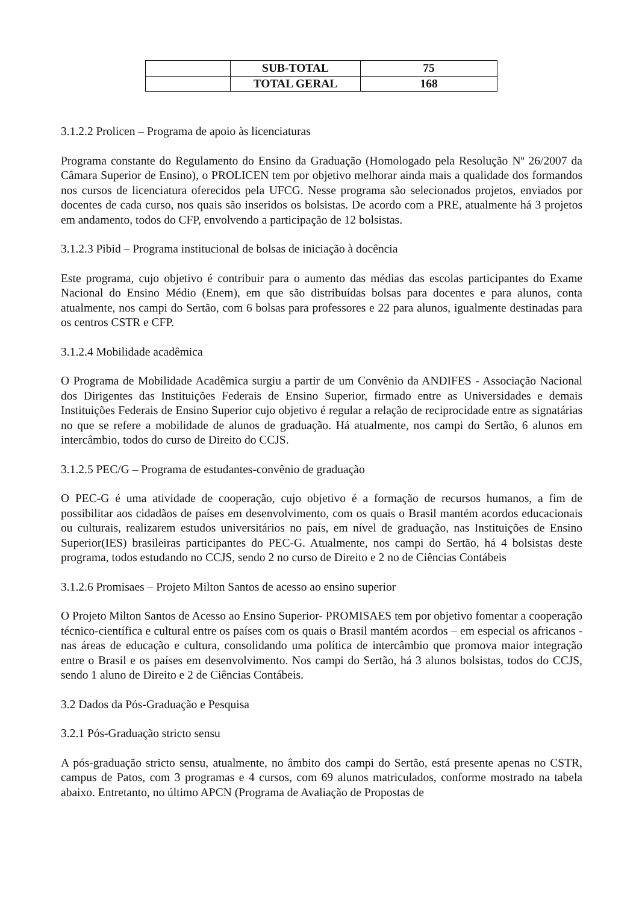| | SUB-TOTAL | 75 |
| | TOTAL GERAL | 168 |
3.1.2.2 Prolicen – Programa de apoio às licenciaturas
Programa constante do Regulamento do Ensino da Graduação (Homologado pela Resolução Nº 26/2007 da Câmara Superior de Ensino), o PROLICEN tem por objetivo melhorar ainda mais a qualidade dos formandos nos cursos de licenciatura oferecidos pela UFCG. Nesse programa são selecionados projetos, enviados por docentes de cada curso, nos quais são inseridos os bolsistas. De acordo com a PRE, atualmente há 3 projetos em andamento, todos do CFP, envolvendo a participação de 12 bolsistas.
3.1.2.3 Pibid – Programa institucional de bolsas de iniciação à docência
Este programa, cujo objetivo é contribuir para o aumento das médias das escolas participantes do Exame Nacional do Ensino Médio (Enem), em que são distribuídas bolsas para docentes e para alunos, conta atualmente, nos campi do Sertão, com 6 bolsas para professores e 22 para alunos, igualmente destinadas para os centros CSTR e CFP.
3.1.2.4 Mobilidade acadêmica
O Programa de Mobilidade Acadêmica surgiu a partir de um Convênio da ANDIFES - Associação Nacional dos Dirigentes das Instituições Federais de Ensino Superior, firmado entre as Universidades e demais Instituições Federais de Ensino Superior cujo objetivo é regular a relação de reciprocidade entre as signatárias no que se refere a mobilidade de alunos de graduação. Há atualmente, nos campi do Sertão, 6 alunos em intercâmbio, todos do curso de Direito do CCJS.
3.1.2.5 PEC/G – Programa de estudantes-convênio de graduação
O PEC-G é uma atividade de cooperação, cujo objetivo é a formação de recursos humanos, a fim de possibilitar aos cidadãos de países em desenvolvimento, com os quais o Brasil mantém acordos educacionais ou culturais, realizarem estudos universitários no país, em nível de graduação, nas Instituições de Ensino Superior(IES) brasileiras participantes do PEC-G. Atualmente, nos campi do Sertão, há 4 bolsistas deste programa, todos estudando no CCJS, sendo 2 no curso de Direito e 2 no de Ciências Contábeis
3.1.2.6 Promisaes – Projeto Milton Santos de acesso ao ensino superior
O Projeto Milton Santos de Acesso ao Ensino Superior- PROMISAES tem por objetivo fomentar a cooperação técnico-científica e cultural entre os países com os quais o Brasil mantém acordos – em especial os africanos - nas áreas de educação e cultura, consolidando uma política de intercâmbio que promova maior integração entre o Brasil e os países em desenvolvimento. Nos campi do Sertão, há 3 alunos bolsistas, todos do CCJS, sendo 1 aluno de Direito e 2 de Ciências Contábeis.
3.2 Dados da Pós-Graduação e Pesquisa
3.2.1 Pós-Graduação stricto sensu
A pós-graduação stricto sensu, atualmente, no âmbito dos campi do Sertão, está presente apenas no CSTR, campus de Patos, com 3 programas e 4 cursos, com 69 alunos matriculados, conforme mostrado na tabela abaixo. Entretanto, no último APCN (Programa de Avaliação de Propostas de